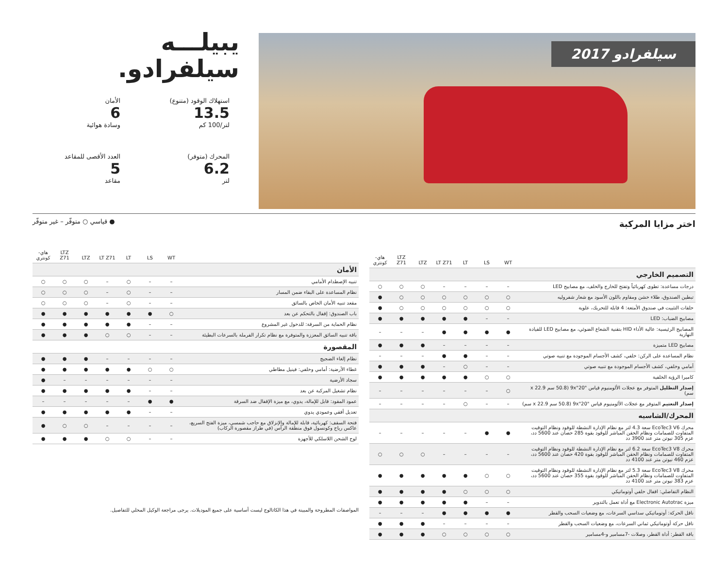سيلفرادو 2017
يبيلـــه
سيلفرادو.
استهلاك الوقود (متنوع)
13.5
لتر/100 كم
الأمان
6
وسادة هوائية
المحرك (متوفر)
6.2
لتر
العدد الأقصى للمقاعد
5
مقاعد
اختر مزايا المركبة
| | WT | LS | LT | LT Z71 | LTZ | LTZ Z71 | هاي-كونتري |
| --- | --- | --- | --- | --- | --- | --- | --- |
| التصميم الخارجي | | | | | | | |
| درجات مساعدة: تطوى كهربائياً وتفتح للخارج والخلف، مع مصابيح LED | – | – | – | – | ○ | ○ | ○ |
| تبطين الصندوق، طلاء خشن ومقاوم باللون الأسود مع شعار شفروليه | ○ | ○ | ○ | ○ | ○ | ○ | ● |
| حلقات التثبيت في صندوق الأمتعة: 4 قابلة للتحريك، علوية | ○ | ○ | ○ | ○ | ○ | ○ | ● |
| مصابيح الضباب: LED | – | – | ● | ● | ● | ● | ● |
| المصابيح الرئيسية: عالية الأداء HID بتقنية الشعاع الضوئي، مع مصابيح LED للقيادة النهارية | ● | ● | ● | ● | – | – | – |
| مصابيح LED متميزة | – | – | – | – | ● | ● | ● |
| نظام المساعدة على الركن: خلفي، كشف الأجسام الموجودة مع تنبيه صوتي | – | – | ● | ● | – | – | – |
| أمامي وخلفي، كشف الأجسام الموجودة مع تنبيه صوتي | – | – | ○ | – | ● | ● | ● |
| كاميرا الرؤية الخلفية | ○ | ○ | ● | ● | ● | ● | ● |
| إصدار التظليل المتوفر مع عجلات الألومنيوم قياس "9x"20 (50.8 سم x 22.9 سم) | ○ | – | – | – | – | – | – |
| إصدار التعتيم المتوفر مع عجلات الألومنيوم قياس "9x"20 (50.8 سم x 22.9 سم) | – | – | ○ | – | – | – | – |
| المحرك/الشاسيه | | | | | | | |
| محرك EcoTec3 V6 سعة 4.3 لتر مع نظام الإدارة النشطة للوقود ونظام التوقيت المتفاوت للصمامات ونظام الحقن المباشر للوقود بقوة 285 حصان عند 5600 دد، عزم 305 نيوتن متر عند 3900 دد | ● | ● | – | – | – | – | – |
| محرك EcoTec3 V8 سعة 6.2 لتر مع نظام الإدارة النشطة للوقود ونظام التوقيت المتفاوت للصمامات ونظام الحقن المباشر للوقود بقوة 420 حصان عند 5600 دد، عزم 460 نيوتن متر عند 4100 دد | – | – | – | – | ○ | ○ | ○ |
| محرك EcoTec3 V8 سعة 5.3 لتر مع نظام الإدارة النشطة للوقود ونظام التوقيت المتفاوت للصمامات ونظام الحقن المباشر للوقود بقوة 355 حصان عند 5600 دد، عزم 383 نيوتن متر عند 4100 دد | ○ | ○ | ● | ● | ● | ● | ● |
| النظام التفاضلي: اقفال خلفي أوتوماتيكي | ○ | ○ | ○ | ● | ● | ● | ● |
| ميزة Electronic Autotrac مع أداة تعمل بالتدوير | – | – | ● | ● | ● | ● | ● |
| ناقل الحركة: أوتوماتيكي سداسي السرعات، مع وضعيات السحب والقطر | ● | ● | ● | ● | – | – | – |
| ناقل حركة أوتوماتيكي ثماني السرعات، مع وضعيات السحب والقطر | – | – | – | – | ● | ● | ● |
| باقة القطر: أداة القطر، وصلات -7مسامير و-4مسامير | ○ | ○ | ○ | ○ | ● | ● | ● |
● قياسي ○ متوفّر – غير متوفّر
| | WT | LS | LT | LT Z71 | LTZ | LTZ Z71 | هاي-كونتري |
| --- | --- | --- | --- | --- | --- | --- | --- |
| الأمان | | | | | | | |
| تنبيه الإصطدام الأمامي | – | – | ○ | – | ○ | ○ | ○ |
| نظام المساعدة على البقاء ضمن المسار | – | – | ○ | – | ○ | ○ | ○ |
| مقعد تنبيه الأمان الخاص بالسائق | – | – | ○ | – | ○ | ○ | ○ |
| باب الصندوق: إقفال بالتحكم عن بعد | ○ | ● | ● | ● | ● | ● | ● |
| نظام الحماية من السرقة: للدخول غير المشروع | – | – | ● | ● | ● | ● | ● |
| باقة تنبيه السائق المعززة والمتوفرة مع نظام تكرار الفرملة بالسرعات البطيئة | – | – | ○ | ○ | ● | ● | ● |
| المقصورة | | | | | | | |
| نظام إلغاء الضجيج | – | – | – | – | ● | ● | ● |
| غطاء الأرضية: أمامي وخلفي: فينيل مطاطي | ○ | ○ | ● | ● | ● | ● | ● |
| سجاد الأرضية | – | – | – | – | – | – | ● |
| نظام تشغيل المركبة عن بعد | – | – | ● | ● | ● | ● | ● |
| عمود المقود: قابل للإمالة، يدوي، مع ميزة الإقفال ضد السرقة | ● | ● | – | – | – | – | – |
| تعديل أفقي وعمودي يدوي | – | – | ● | ● | ● | ● | ● |
| فتحة السقف: كهربائية، قابلة للإمالة والإنزلاق مع حاجب شمسي، ميزة الفتح السريع، عاكس رياح وكونسول فوق منطقة الرأس (في طراز مقصورة الركاب) | – | – | – | – | ○ | ○ | ● |
| لوح الشحن اللاسلكي للأجهزة | – | – | ○ | ○ | ● | ● | ● |
المواصفات المطروحة والمبينة في هذا الكاتالوج ليست أساسية على جميع الموديلات. يرجى مراجعة الوكيل المحلي للتفاصيل.